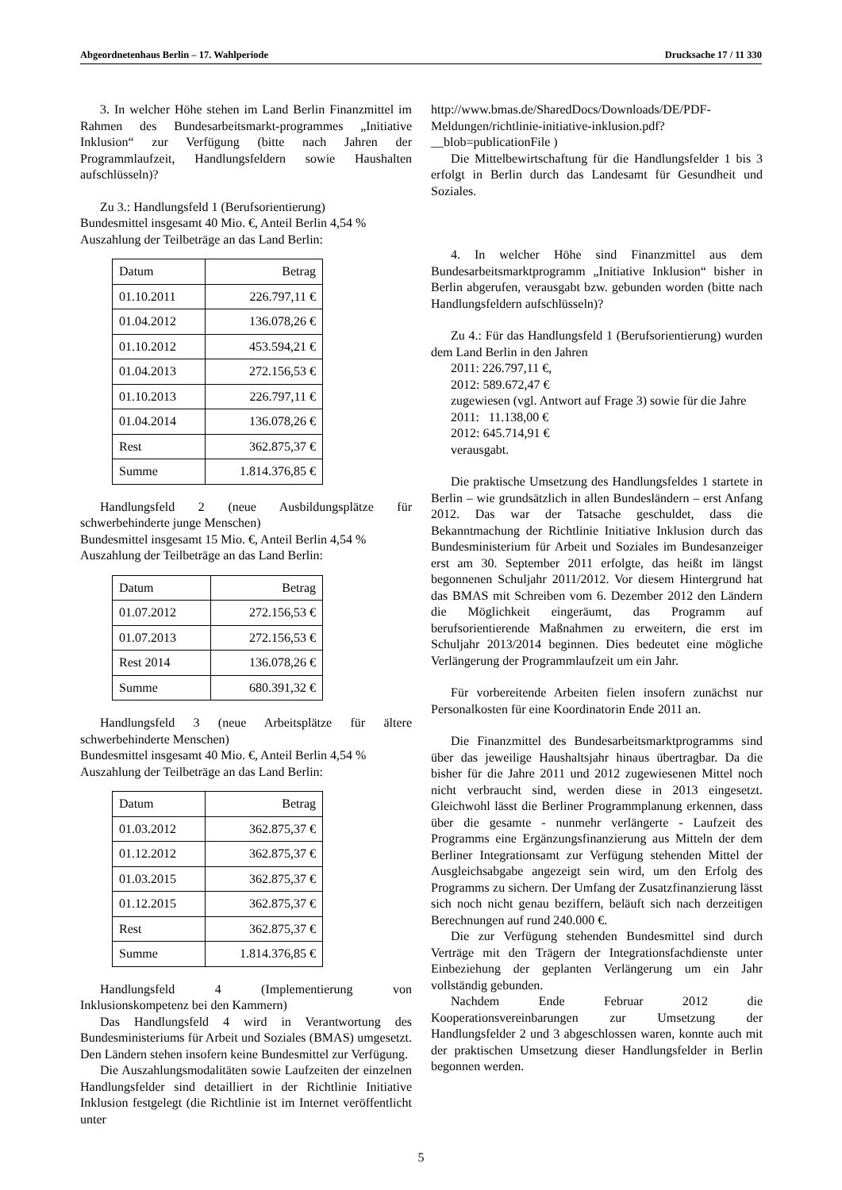Abgeordnetenhaus Berlin – 17. Wahlperiode Drucksache 17 / 11 330
3. In welcher Höhe stehen im Land Berlin Finanzmittel im Rahmen des Bundesarbeitsmarkt-programmes „Initiative Inklusion“ zur Verfügung (bitte nach Jahren der Programmlaufzeit, Handlungsfeldern sowie Haushalten aufschlüsseln)?
Zu 3.: Handlungsfeld 1 (Berufsorientierung)
Bundesmittel insgesamt 40 Mio. €, Anteil Berlin 4,54 %
Auszahlung der Teilbeträge an das Land Berlin:
| Datum | Betrag |
| 01.10.2011 | 226.797,11 € |
| 01.04.2012 | 136.078,26 € |
| 01.10.2012 | 453.594,21 € |
| 01.04.2013 | 272.156,53 € |
| 01.10.2013 | 226.797,11 € |
| 01.04.2014 | 136.078,26 € |
| Rest | 362.875,37 € |
| Summe | 1.814.376,85 € |
Handlungsfeld 2 (neue Ausbildungsplätze für schwerbehinderte junge Menschen)
Bundesmittel insgesamt 15 Mio. €, Anteil Berlin 4,54 %
Auszahlung der Teilbeträge an das Land Berlin:
| Datum | Betrag |
| 01.07.2012 | 272.156,53 € |
| 01.07.2013 | 272.156,53 € |
| Rest 2014 | 136.078,26 € |
| Summe | 680.391,32 € |
Handlungsfeld 3 (neue Arbeitsplätze für ältere schwerbehinderte Menschen)
Bundesmittel insgesamt 40 Mio. €, Anteil Berlin 4,54 %
Auszahlung der Teilbeträge an das Land Berlin:
| Datum | Betrag |
| 01.03.2012 | 362.875,37 € |
| 01.12.2012 | 362.875,37 € |
| 01.03.2015 | 362.875,37 € |
| 01.12.2015 | 362.875,37 € |
| Rest | 362.875,37 € |
| Summe | 1.814.376,85 € |
Handlungsfeld 4 (Implementierung von Inklusionskompetenz bei den Kammern)
Das Handlungsfeld 4 wird in Verantwortung des Bundesministeriums für Arbeit und Soziales (BMAS) umgesetzt. Den Ländern stehen insofern keine Bundesmittel zur Verfügung.
Die Auszahlungsmodalitäten sowie Laufzeiten der einzelnen Handlungsfelder sind detailliert in der Richtlinie Initiative Inklusion festgelegt (die Richtlinie ist im Internet veröffentlicht unter
http://www.bmas.de/SharedDocs/Downloads/DE/PDF-Meldungen/richtlinie-initiative-inklusion.pdf?__blob=publicationFile )
Die Mittelbewirtschaftung für die Handlungsfelder 1 bis 3 erfolgt in Berlin durch das Landesamt für Gesundheit und Soziales.
4. In welcher Höhe sind Finanzmittel aus dem Bundesarbeitsmarktprogramm „Initiative Inklusion“ bisher in Berlin abgerufen, verausgabt bzw. gebunden worden (bitte nach Handlungsfeldern aufschlüsseln)?
Zu 4.: Für das Handlungsfeld 1 (Berufsorientierung) wurden dem Land Berlin in den Jahren
2011: 226.797,11 €,
2012: 589.672,47 €
zugewiesen (vgl. Antwort auf Frage 3) sowie für die Jahre
2011: 11.138,00 €
2012: 645.714,91 €
verausgabt.
Die praktische Umsetzung des Handlungsfeldes 1 startete in Berlin – wie grundsätzlich in allen Bundesländern – erst Anfang 2012. Das war der Tatsache geschuldet, dass die Bekanntmachung der Richtlinie Initiative Inklusion durch das Bundesministerium für Arbeit und Soziales im Bundesanzeiger erst am 30. September 2011 erfolgte, das heißt im längst begonnenen Schuljahr 2011/2012. Vor diesem Hintergrund hat das BMAS mit Schreiben vom 6. Dezember 2012 den Ländern die Möglichkeit eingeräumt, das Programm auf berufsorientierende Maßnahmen zu erweitern, die erst im Schuljahr 2013/2014 beginnen. Dies bedeutet eine mögliche Verlängerung der Programmlaufzeit um ein Jahr.
Für vorbereitende Arbeiten fielen insofern zunächst nur Personalkosten für eine Koordinatorin Ende 2011 an.
Die Finanzmittel des Bundesarbeitsmarktprogramms sind über das jeweilige Haushaltsjahr hinaus übertragbar. Da die bisher für die Jahre 2011 und 2012 zugewiesenen Mittel noch nicht verbraucht sind, werden diese in 2013 eingesetzt. Gleichwohl lässt die Berliner Programmplanung erkennen, dass über die gesamte - nunmehr verlängerte - Laufzeit des Programms eine Ergänzungsfinanzierung aus Mitteln der dem Berliner Integrationsamt zur Verfügung stehenden Mittel der Ausgleichsabgabe angezeigt sein wird, um den Erfolg des Programms zu sichern. Der Umfang der Zusatzfinanzierung lässt sich noch nicht genau beziffern, beläuft sich nach derzeitigen Berechnungen auf rund 240.000 €.
Die zur Verfügung stehenden Bundesmittel sind durch Verträge mit den Trägern der Integrationsfachdienste unter Einbeziehung der geplanten Verlängerung um ein Jahr vollständig gebunden.
Nachdem Ende Februar 2012 die Kooperationsvereinbarungen zur Umsetzung der Handlungsfelder 2 und 3 abgeschlossen waren, konnte auch mit der praktischen Umsetzung dieser Handlungsfelder in Berlin begonnen werden.
5